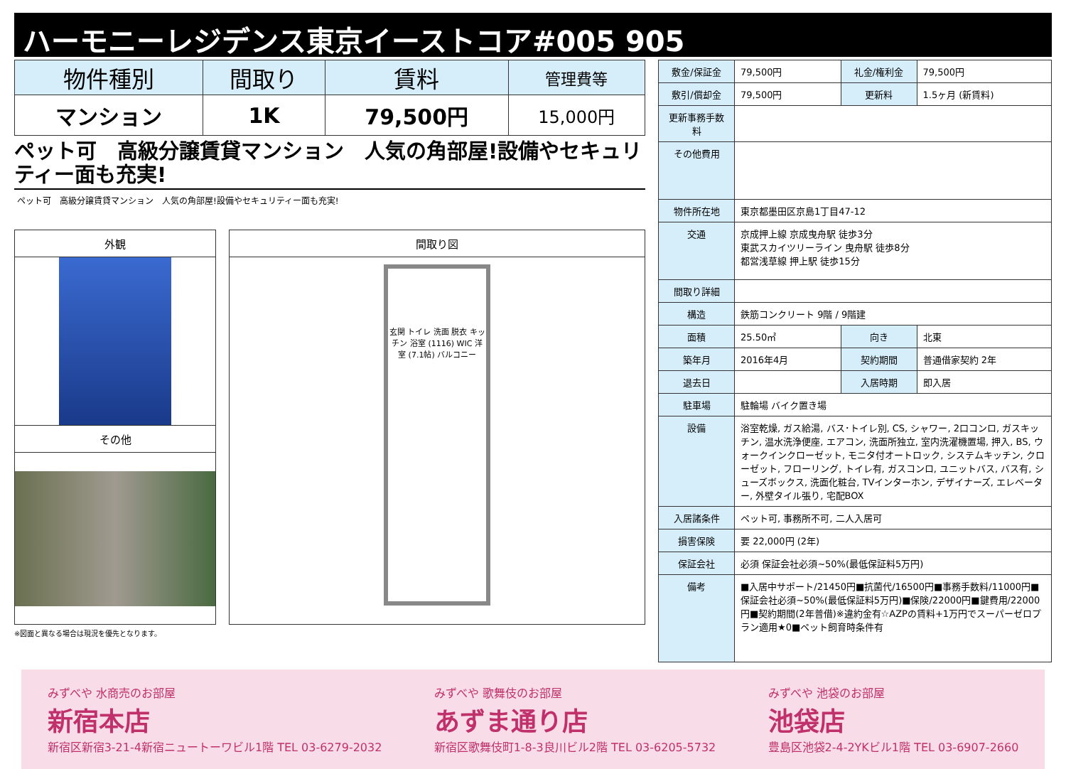ハーモニーレジデンス東京イーストコア#005 905
| 物件種別 | 間取り | 賃料 | 管理費等 |
| --- | --- | --- | --- |
| マンション | 1K | 79,500円 | 15,000円 |
ペット可　高級分譲賃貸マンション　人気の角部屋!設備やセキュリティー面も充実!
ペット可　高級分譲賃貸マンション　人気の角部屋!設備やセキュリティー面も充実!
外観
その他
間取り図
玄関 トイレ 洗面 脱衣 キッチン 浴室 (1116) WIC 洋室 (7.1帖) バルコニー
※図面と異なる場合は現況を優先となります。
| 敷金/保証金 | 79,500円 | 礼金/権利金 | 79,500円 |
| 敷引/償却金 | 79,500円 | 更新料 | 1.5ヶ月 (新賃料) |
| 更新事務手数料 | | | |
| その他費用 | | | |
| 物件所在地 | 東京都墨田区京島1丁目47-12 | | |
| 交通 | 京成押上線 京成曳舟駅 徒歩3分 東武スカイツリーライン 曳舟駅 徒歩8分 都営浅草線 押上駅 徒歩15分 | | |
| 間取り詳細 | | | |
| 構造 | 鉄筋コンクリート 9階 / 9階建 | | |
| 面積 | 25.50㎡ | 向き | 北東 |
| 築年月 | 2016年4月 | 契約期間 | 普通借家契約 2年 |
| 退去日 | | 入居時期 | 即入居 |
| 駐車場 | 駐輪場 バイク置き場 | | |
| 設備 | 浴室乾燥, ガス給湯, バス･トイレ別, CS, シャワー, 2口コンロ, ガスキッチン, 温水洗浄便座, エアコン, 洗面所独立, 室内洗濯機置場, 押入, BS, ウォークインクローゼット, モニタ付オートロック, システムキッチン, クローゼット, フローリング, トイレ有, ガスコンロ, ユニットバス, バス有, シューズボックス, 洗面化粧台, TVインターホン, デザイナーズ, エレベーター, 外壁タイル張り, 宅配BOX | | |
| 入居諸条件 | ペット可, 事務所不可, 二人入居可 | | |
| 損害保険 | 要 22,000円 (2年) | | |
| 保証会社 | 必須 保証会社必須~50%(最低保証料5万円) | | |
| 備考 | ■入居中サポート/21450円■抗菌代/16500円■事務手数料/11000円■保証会社必須~50%(最低保証料5万円)■保険/22000円■鍵費用/22000円■契約期間(2年普借)※違約金有☆AZPの賃料+1万円でスーパーゼロプラン適用★0■ペット飼育時条件有 | | |
みずべや 水商売のお部屋
新宿本店
新宿区新宿3-21-4新宿ニュートーワビル1階 TEL 03-6279-2032
みずべや 歌舞伎のお部屋
あずま通り店
新宿区歌舞伎町1-8-3良川ビル2階 TEL 03-6205-5732
みずべや 池袋のお部屋
池袋店
豊島区池袋2-4-2YKビル1階 TEL 03-6907-2660